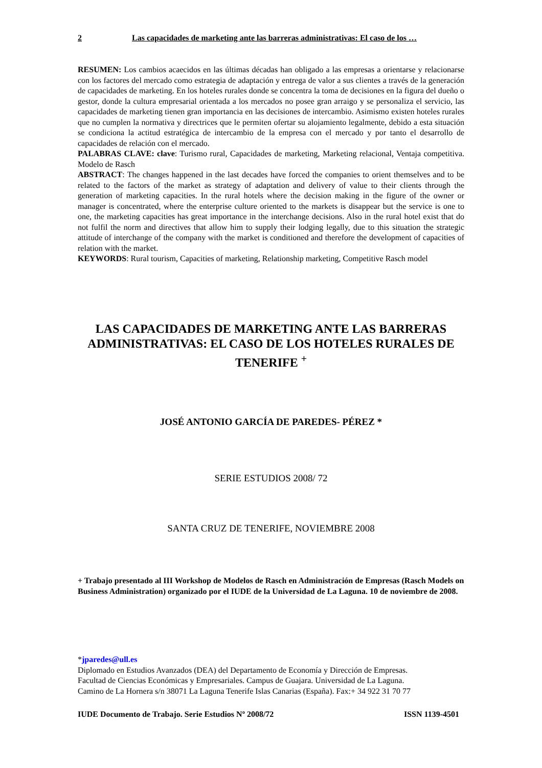2 Las capacidades de marketing ante las barreras administrativas: El caso de los …
RESUMEN: Los cambios acaecidos en las últimas décadas han obligado a las empresas a orientarse y relacionarse con los factores del mercado como estrategia de adaptación y entrega de valor a sus clientes a través de la generación de capacidades de marketing. En los hoteles rurales donde se concentra la toma de decisiones en la figura del dueño o gestor, donde la cultura empresarial orientada a los mercados no posee gran arraigo y se personaliza el servicio, las capacidades de marketing tienen gran importancia en las decisiones de intercambio. Asimismo existen hoteles rurales que no cumplen la normativa y directrices que le permiten ofertar su alojamiento legalmente, debido a esta situación se condiciona la actitud estratégica de intercambio de la empresa con el mercado y por tanto el desarrollo de capacidades de relación con el mercado.
PALABRAS CLAVE: clave: Turismo rural, Capacidades de marketing, Marketing relacional, Ventaja competitiva. Modelo de Rasch
ABSTRACT: The changes happened in the last decades have forced the companies to orient themselves and to be related to the factors of the market as strategy of adaptation and delivery of value to their clients through the generation of marketing capacities. In the rural hotels where the decision making in the figure of the owner or manager is concentrated, where the enterprise culture oriented to the markets is disappear but the service is one to one, the marketing capacities has great importance in the interchange decisions. Also in the rural hotel exist that do not fulfil the norm and directives that allow him to supply their lodging legally, due to this situation the strategic attitude of interchange of the company with the market is conditioned and therefore the development of capacities of relation with the market.
KEYWORDS: Rural tourism, Capacities of marketing, Relationship marketing, Competitive Rasch model
LAS CAPACIDADES DE MARKETING ANTE LAS BARRERAS ADMINISTRATIVAS: EL CASO DE LOS HOTELES RURALES DE TENERIFE <sup>+</sup>
JOSÉ ANTONIO GARCÍA DE PAREDES- PÉREZ *
SERIE ESTUDIOS 2008/ 72
SANTA CRUZ DE TENERIFE, NOVIEMBRE 2008
+ Trabajo presentado al III Workshop de Modelos de Rasch en Administración de Empresas (Rasch Models on Business Administration) organizado por el IUDE de la Universidad de La Laguna. 10 de noviembre de 2008.
*jparedes@ull.es
Diplomado en Estudios Avanzados (DEA) del Departamento de Economía y Dirección de Empresas.
Facultad de Ciencias Económicas y Empresariales. Campus de Guajara. Universidad de La Laguna.
Camino de La Hornera s/n 38071 La Laguna Tenerife Islas Canarias (España). Fax:+ 34 922 31 70 77
IUDE Documento de Trabajo. Serie Estudios Nº 2008/72 ISSN 1139-4501